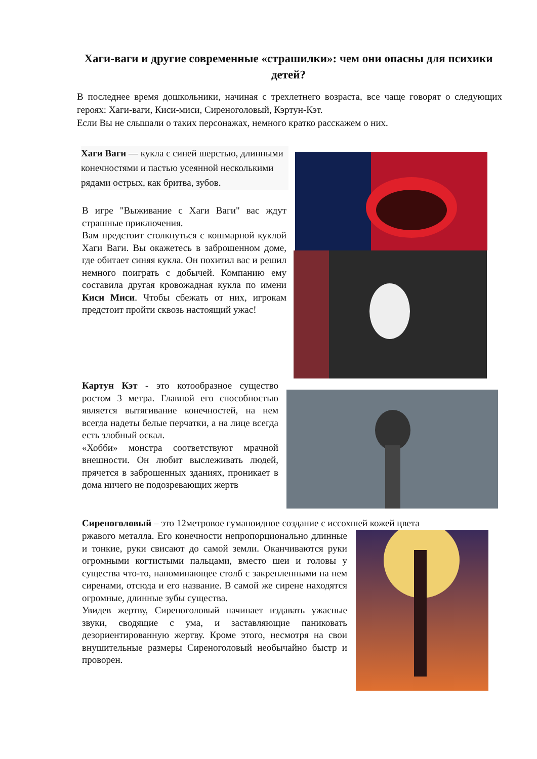Хаги-ваги и другие современные «страшилки»: чем они опасны для психики детей?
В последнее время дошкольники, начиная с трехлетнего возраста, все чаще говорят о следующих героях: Хаги-ваги, Киси-миси, Сиреноголовый, Кэртун-Кэт.
Если Вы не слышали о таких персонажах, немного кратко расскажем о них.
Хаги Ваги — кукла с синей шерстью, длинными конечностями и пастью усеянной несколькими рядами острых, как бритва, зубов.
В игре "Выживание с Хаги Ваги" вас ждут страшные приключения.
Вам предстоит столкнуться с кошмарной куклой Хаги Ваги. Вы окажетесь в заброшенном доме, где обитает синяя кукла. Он похитил вас и решил немного поиграть с добычей. Компанию ему составила другая кровожадная кукла по имени Киси Миси. Чтобы сбежать от них, игрокам предстоит пройти сквозь настоящий ужас!
Картун Кэт - это котообразное существо ростом 3 метра. Главной его способностью является вытягивание конечностей, на нем всегда надеты белые перчатки, а на лице всегда есть злобный оскал.
«Хобби» монстра соответствуют мрачной внешности. Он любит выслеживать людей, прячется в заброшенных зданиях, проникает в дома ничего не подозревающих жертв
Сиреноголовый – это 12метровое гуманоидное создание с иссохшей кожей цвета
ржавого металла. Его конечности непропорционально длинные и тонкие, руки свисают до самой земли. Оканчиваются руки огромными когтистыми пальцами, вместо шеи и головы у существа что-то, напоминающее столб с закрепленными на нем сиренами, отсюда и его название. В самой же сирене находятся огромные, длинные зубы существа.
Увидев жертву, Сиреноголовый начинает издавать ужасные звуки, сводящие с ума, и заставляющие паниковать дезориентированную жертву. Кроме этого, несмотря на свои внушительные размеры Сиреноголовый необычайно быстр и проворен.